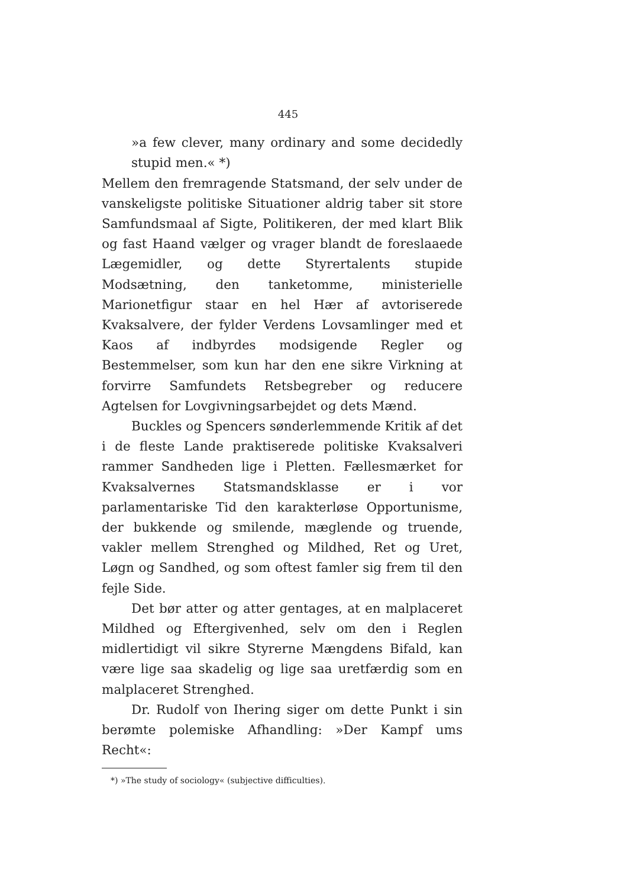445
»a few clever, many ordinary and some decidedly stupid men.« *)
Mellem den fremragende Statsmand, der selv under de vanskeligste politiske Situationer aldrig taber sit store Samfundsmaal af Sigte, Politikeren, der med klart Blik og fast Haand vælger og vrager blandt de foreslaaede Lægemidler, og dette Styrertalents stupide Modsætning, den tanketomme, ministerielle Marionetfigur staar en hel Hær af avtoriserede Kvaksalvere, der fylder Verdens Lovsamlinger med et Kaos af indbyrdes modsigende Regler og Bestemmelser, som kun har den ene sikre Virkning at forvirre Samfundets Retsbegreber og reducere Agtelsen for Lovgivningsarbejdet og dets Mænd.
Buckles og Spencers sønderlemmende Kritik af det i de fleste Lande praktiserede politiske Kvaksalveri rammer Sandheden lige i Pletten. Fællesmærket for Kvaksalvernes Statsmandsklasse er i vor parlamentariske Tid den karakterløse Opportunisme, der bukkende og smilende, mæglende og truende, vakler mellem Strenghed og Mildhed, Ret og Uret, Løgn og Sandhed, og som oftest famler sig frem til den fejle Side.
Det bør atter og atter gentages, at en malplaceret Mildhed og Eftergivenhed, selv om den i Reglen midlertidigt vil sikre Styrerne Mængdens Bifald, kan være lige saa skadelig og lige saa uretfærdig som en malplaceret Strenghed.
Dr. Rudolf von Ihering siger om dette Punkt i sin berømte polemiske Afhandling: »Der Kampf ums Recht«:
*) »The study of sociology« (subjective difficulties).